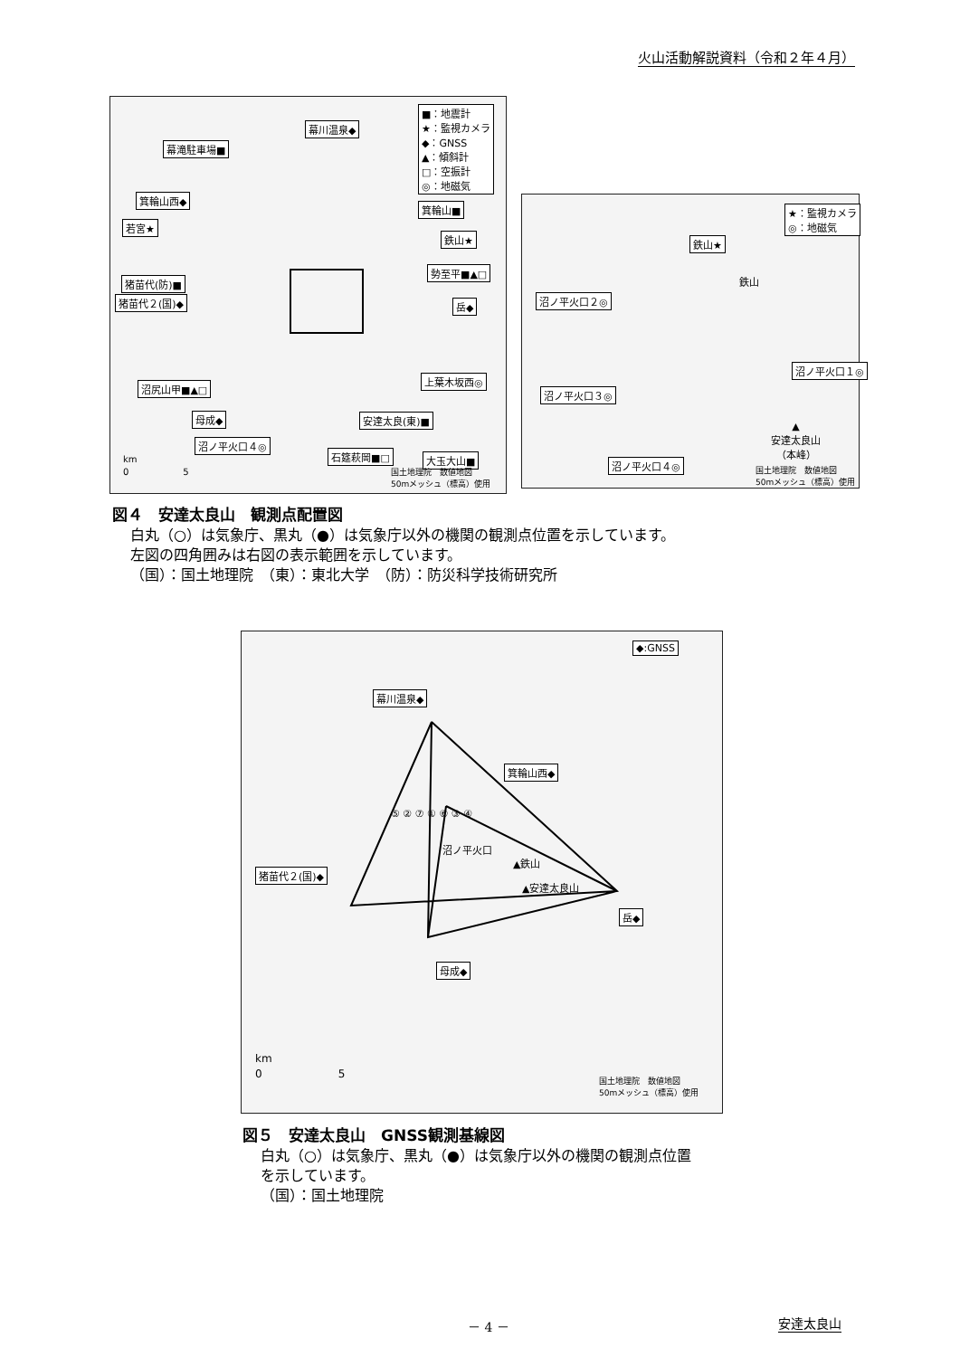火山活動解説資料（令和２年４月）
■：地震計
★：監視カメラ
◆：GNSS
▲：傾斜計
□：空振計
◎：地磁気
幕川温泉◆
幕滝駐車場■
箕輪山西◆
箕輪山■
若宮★
鉄山★
勢至平■▲□
猪苗代(防)■
猪苗代２(国)◆ 岳◆
上葉木坂西◎
沼尻山甲■▲□
母成◆ 安達太良(東)■
沼ノ平火口４◎
石筵萩岡■□ 大玉大山■
国土地理院　数値地図
50mメッシュ（標高）使用
km
0　　　　　　5
★：監視カメラ
◎：地磁気
鉄山★
鉄山
沼ノ平火口２◎
沼ノ平火口１◎
沼ノ平火口３◎
▲
安達太良山
（本峰）
沼ノ平火口４◎
国土地理院　数値地図
50mメッシュ（標高）使用
図４　安達太良山　観測点配置図
白丸（○）は気象庁、黒丸（●）は気象庁以外の機関の観測点位置を示しています。
左図の四角囲みは右図の表示範囲を示しています。
（国）：国土地理院　（東）：東北大学　（防）：防災科学技術研究所
◆:GNSS
幕川温泉◆
箕輪山西◆
猪苗代２(国)◆
沼ノ平火口
▲鉄山
▲安達太良山
岳◆
母成◆
⑤ ② ⑦ ① ⑥ ③ ④
km
0　　　　　　　5
国土地理院　数値地図
50mメッシュ（標高）使用
図５　安達太良山　GNSS観測基線図
白丸（○）は気象庁、黒丸（●）は気象庁以外の機関の観測点位置
を示しています。
（国）：国土地理院
－ 4 － 安達太良山